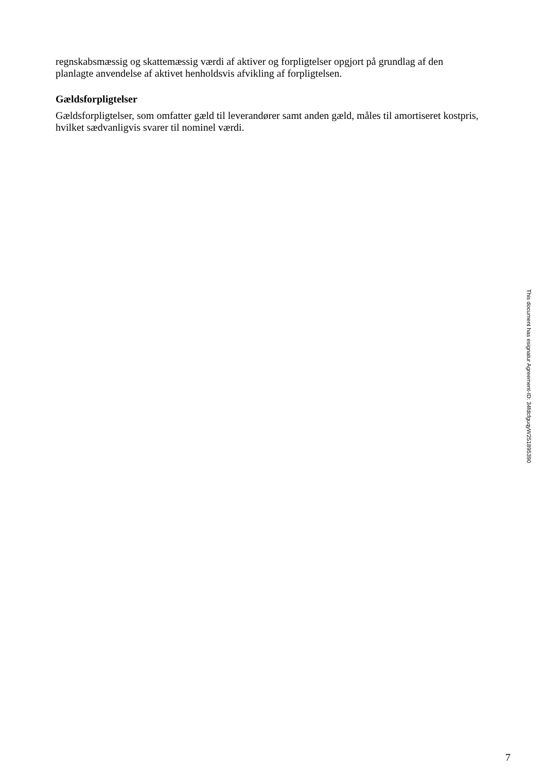regnskabsmæssig og skattemæssig værdi af aktiver og forpligtelser opgjort på grundlag af den planlagte anvendelse af aktivet henholdsvis afvikling af forpligtelsen.
Gældsforpligtelser
Gældsforpligtelser, som omfatter gæld til leverandører samt anden gæld, måles til amortiseret kostpris, hvilket sædvanligvis svarer til nominel værdi.
This document has esignatur Agreement-ID: 34fdcfguqyW251895390
7